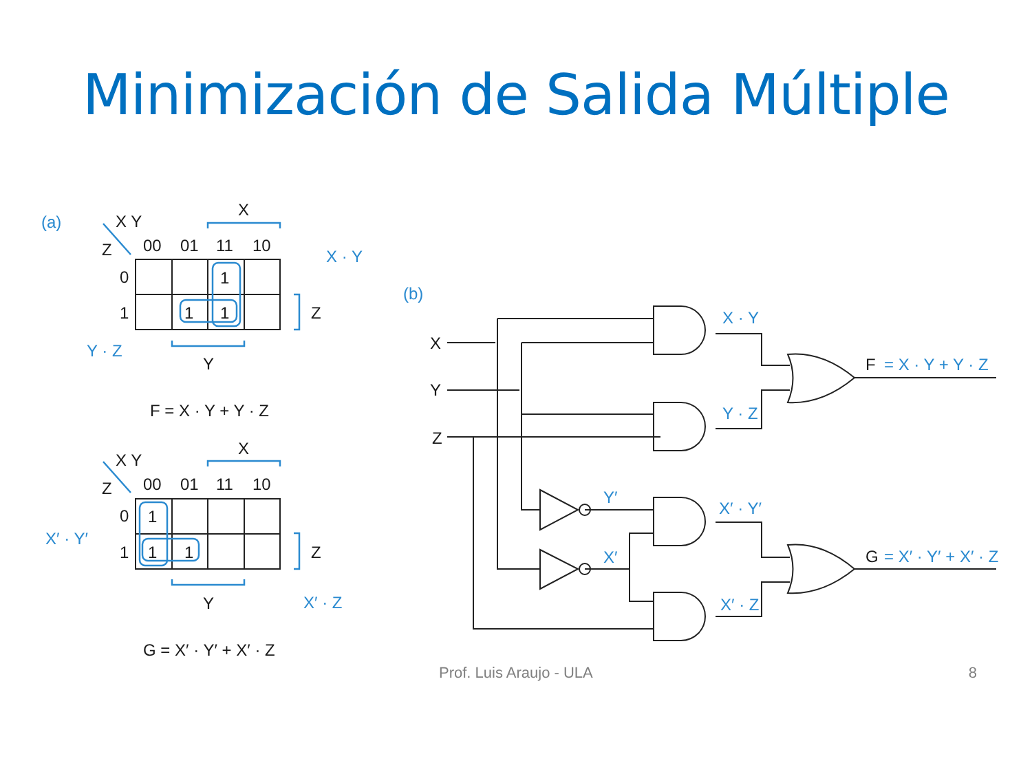Minimización de Salida Múltiple
X Y
Z
00
01
11
10
X
0
1
1
1
1
Z
Y
F = X · Y + Y · Z
X Y
Z
00
01
11
10
X
0
1
1
1
1
Z
Y
G = X′ · Y′ + X′ · Z
X
Y
Z
F
G
(a)
(b)
X · Y
Y · Z
X′ · Y′
X′ · Z
X · Y
Y · Z
Y′
X′
X′ · Y′
X′ · Z
= X · Y + Y · Z
= X′ · Y′ + X′ · Z
Prof. Luis Araujo - ULA 8